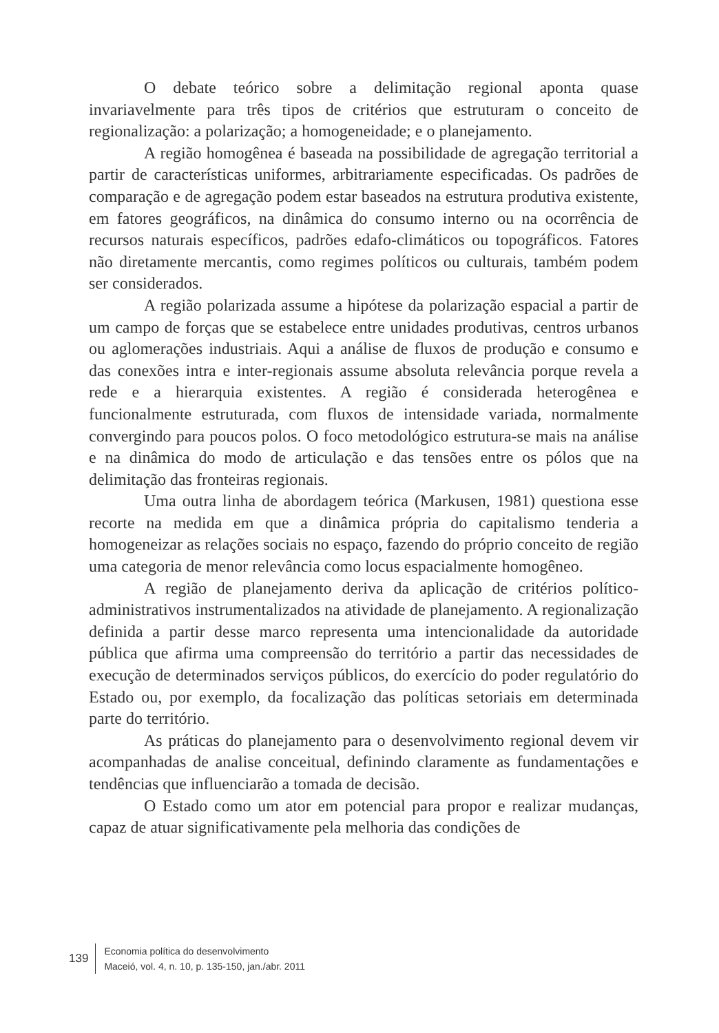O debate teórico sobre a delimitação regional aponta quase invariavelmente para três tipos de critérios que estruturam o conceito de regionalização: a polarização; a homogeneidade; e o planejamento.
A região homogênea é baseada na possibilidade de agregação territorial a partir de características uniformes, arbitrariamente especificadas. Os padrões de comparação e de agregação podem estar baseados na estrutura produtiva existente, em fatores geográficos, na dinâmica do consumo interno ou na ocorrência de recursos naturais específicos, padrões edafo-climáticos ou topográficos. Fatores não diretamente mercantis, como regimes políticos ou culturais, também podem ser considerados.
A região polarizada assume a hipótese da polarização espacial a partir de um campo de forças que se estabelece entre unidades produtivas, centros urbanos ou aglomerações industriais. Aqui a análise de fluxos de produção e consumo e das conexões intra e inter-regionais assume absoluta relevância porque revela a rede e a hierarquia existentes. A região é considerada heterogênea e funcionalmente estruturada, com fluxos de intensidade variada, normalmente convergindo para poucos polos. O foco metodológico estrutura-se mais na análise e na dinâmica do modo de articulação e das tensões entre os pólos que na delimitação das fronteiras regionais.
Uma outra linha de abordagem teórica (Markusen, 1981) questiona esse recorte na medida em que a dinâmica própria do capitalismo tenderia a homogeneizar as relações sociais no espaço, fazendo do próprio conceito de região uma categoria de menor relevância como locus espacialmente homogêneo.
A região de planejamento deriva da aplicação de critérios político-administrativos instrumentalizados na atividade de planejamento. A regionalização definida a partir desse marco representa uma intencionalidade da autoridade pública que afirma uma compreensão do território a partir das necessidades de execução de determinados serviços públicos, do exercício do poder regulatório do Estado ou, por exemplo, da focalização das políticas setoriais em determinada parte do território.
As práticas do planejamento para o desenvolvimento regional devem vir acompanhadas de analise conceitual, definindo claramente as fundamentações e tendências que influenciarão a tomada de decisão.
O Estado como um ator em potencial para propor e realizar mudanças, capaz de atuar significativamente pela melhoria das condições de
139
Economia política do desenvolvimento
Maceió, vol. 4, n. 10, p. 135-150, jan./abr. 2011